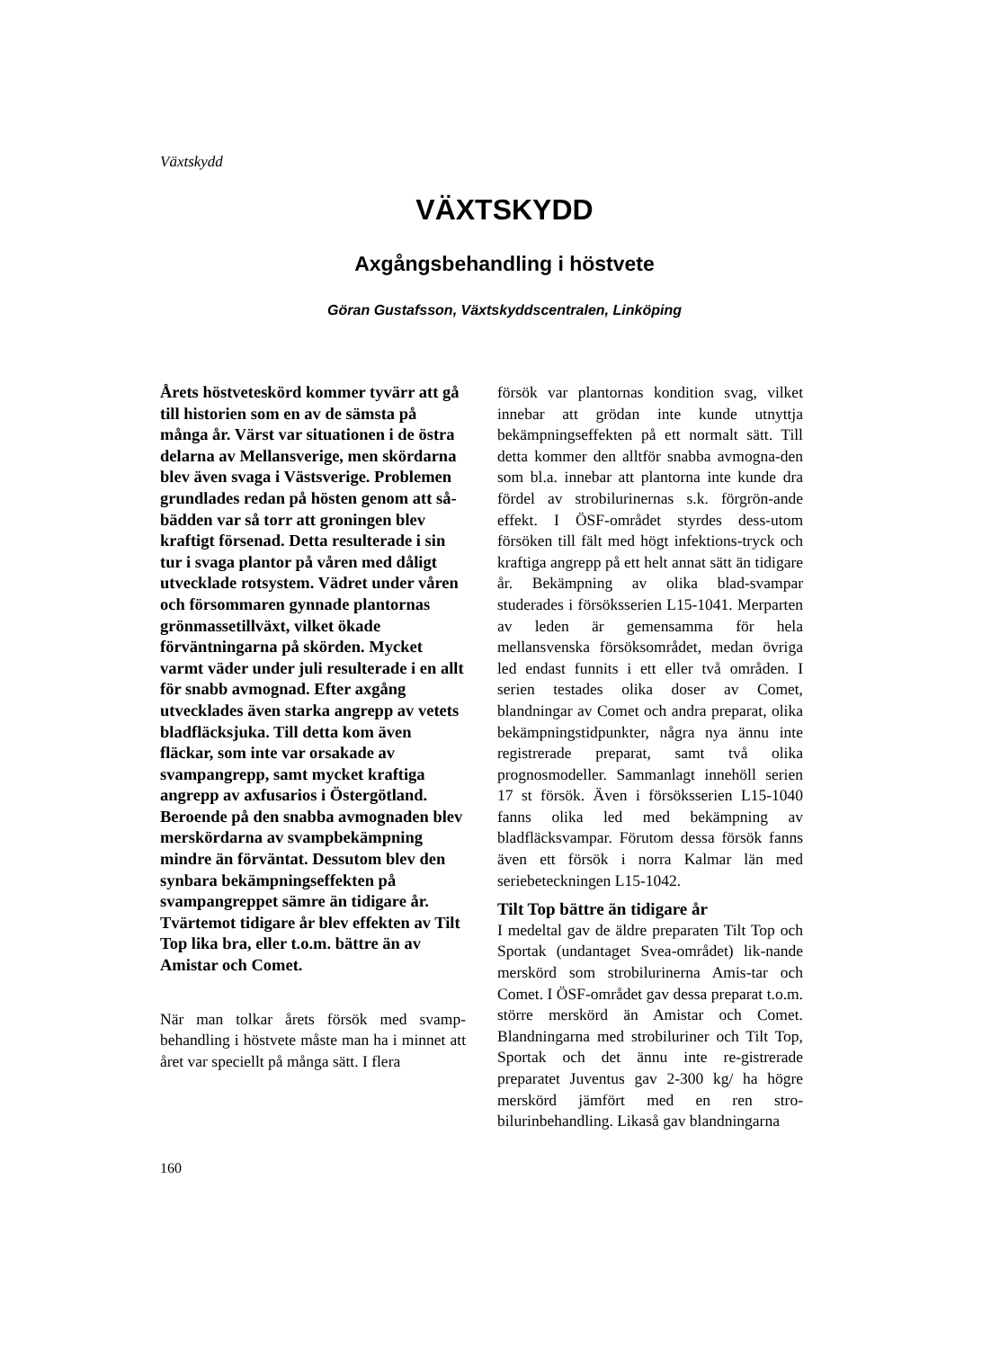Växtskydd
VÄXTSKYDD
Axgångsbehandling i höstvete
Göran Gustafsson, Växtskyddscentralen, Linköping
Årets höstveteskörd kommer tyvärr att gå till historien som en av de sämsta på många år. Värst var situationen i de östra delarna av Mellansverige, men skördarna blev även svaga i Västsverige. Problemen grundlades redan på hösten genom att så-bädden var så torr att groningen blev kraftigt försenad. Detta resulterade i sin tur i svaga plantor på våren med dåligt utvecklade rotsystem. Vädret under våren och försommaren gynnade plantornas grönmassetillväxt, vilket ökade förväntningarna på skörden. Mycket varmt väder under juli resulterade i en allt för snabb avmognad. Efter axgång utvecklades även starka angrepp av vetets bladfläcksjuka. Till detta kom även fläckar, som inte var orsakade av svampangrepp, samt mycket kraftiga angrepp av axfusarios i Östergötland. Beroende på den snabba avmognaden blev merskördarna av svampbekämpning mindre än förväntat. Dessutom blev den synbara bekämpningseffekten på svampangreppet sämre än tidigare år. Tvärtemot tidigare år blev effekten av Tilt Top lika bra, eller t.o.m. bättre än av Amistar och Comet.
När man tolkar årets försök med svamp-behandling i höstvete måste man ha i minnet att året var speciellt på många sätt. I flera
försök var plantornas kondition svag, vilket innebar att grödan inte kunde utnyttja bekämpningseffekten på ett normalt sätt. Till detta kommer den alltför snabba avmogna-den som bl.a. innebar att plantorna inte kunde dra fördel av strobilurinernas s.k. förgrön-ande effekt. I ÖSF-området styrdes dess-utom försöken till fält med högt infektions-tryck och kraftiga angrepp på ett helt annat sätt än tidigare år. Bekämpning av olika blad-svampar studerades i försöksserien L15-1041. Merparten av leden är gemensamma för hela mellansvenska försöksområdet, medan övriga led endast funnits i ett eller två områden. I serien testades olika doser av Comet, blandningar av Comet och andra preparat, olika bekämpningstidpunkter, några nya ännu inte registrerade preparat, samt två olika prognosmodeller. Sammanlagt innehöll serien 17 st försök. Även i försöksserien L15-1040 fanns olika led med bekämpning av bladfläcksvampar. Förutom dessa försök fanns även ett försök i norra Kalmar län med seriebeteckningen L15-1042.
Tilt Top bättre än tidigare år
I medeltal gav de äldre preparaten Tilt Top och Sportak (undantaget Svea-området) lik-nande merskörd som strobilurinerna Amis-tar och Comet. I ÖSF-området gav dessa preparat t.o.m. större merskörd än Amistar och Comet. Blandningarna med strobiluriner och Tilt Top, Sportak och det ännu inte re-gistrerade preparatet Juventus gav 2-300 kg/ ha högre merskörd jämfört med en ren stro-bilurinbehandling. Likaså gav blandningarna
160